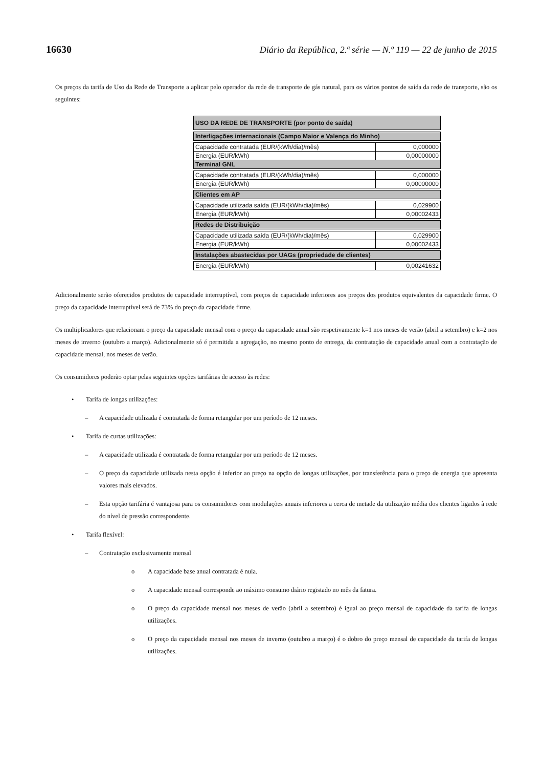16630 Diário da República, 2.ª série — N.º 119 — 22 de junho de 2015
Os preços da tarifa de Uso da Rede de Transporte a aplicar pelo operador da rede de transporte de gás natural, para os vários pontos de saída da rede de transporte, são os seguintes:
| USO DA REDE DE TRANSPORTE (por ponto de saída) | |
| Interligações internacionais (Campo Maior e Valença do Minho) | |
| Capacidade contratada (EUR/(kWh/dia)/mês) | 0,000000 |
| Energia (EUR/kWh) | 0,00000000 |
| Terminal GNL | |
| Capacidade contratada (EUR/(kWh/dia)/mês) | 0,000000 |
| Energia (EUR/kWh) | 0,00000000 |
| Clientes em AP | |
| Capacidade utilizada saída (EUR/(kWh/dia)/mês) | 0,029900 |
| Energia (EUR/kWh) | 0,00002433 |
| Redes de Distribuição | |
| Capacidade utilizada saída (EUR/(kWh/dia)/mês) | 0,029900 |
| Energia (EUR/kWh) | 0,00002433 |
| Instalações abastecidas por UAGs (propriedade de clientes) | |
| Energia (EUR/kWh) | 0,00241632 |
Adicionalmente serão oferecidos produtos de capacidade interruptível, com preços de capacidade inferiores aos preços dos produtos equivalentes da capacidade firme. O preço da capacidade interruptível será de 73% do preço da capacidade firme.
Os multiplicadores que relacionam o preço da capacidade mensal com o preço da capacidade anual são respetivamente k=1 nos meses de verão (abril a setembro) e k=2 nos meses de inverno (outubro a março). Adicionalmente só é permitida a agregação, no mesmo ponto de entrega, da contratação de capacidade anual com a contratação de capacidade mensal, nos meses de verão.
Os consumidores poderão optar pelas seguintes opções tarifárias de acesso às redes:
• Tarifa de longas utilizações:
– A capacidade utilizada é contratada de forma retangular por um período de 12 meses.
• Tarifa de curtas utilizações:
– A capacidade utilizada é contratada de forma retangular por um período de 12 meses.
– O preço da capacidade utilizada nesta opção é inferior ao preço na opção de longas utilizações, por transferência para o preço de energia que apresenta valores mais elevados.
– Esta opção tarifária é vantajosa para os consumidores com modulações anuais inferiores a cerca de metade da utilização média dos clientes ligados à rede do nível de pressão correspondente.
• Tarifa flexível:
– Contratação exclusivamente mensal
o A capacidade base anual contratada é nula.
o A capacidade mensal corresponde ao máximo consumo diário registado no mês da fatura.
o O preço da capacidade mensal nos meses de verão (abril a setembro) é igual ao preço mensal de capacidade da tarifa de longas utilizações.
o O preço da capacidade mensal nos meses de inverno (outubro a março) é o dobro do preço mensal de capacidade da tarifa de longas utilizações.